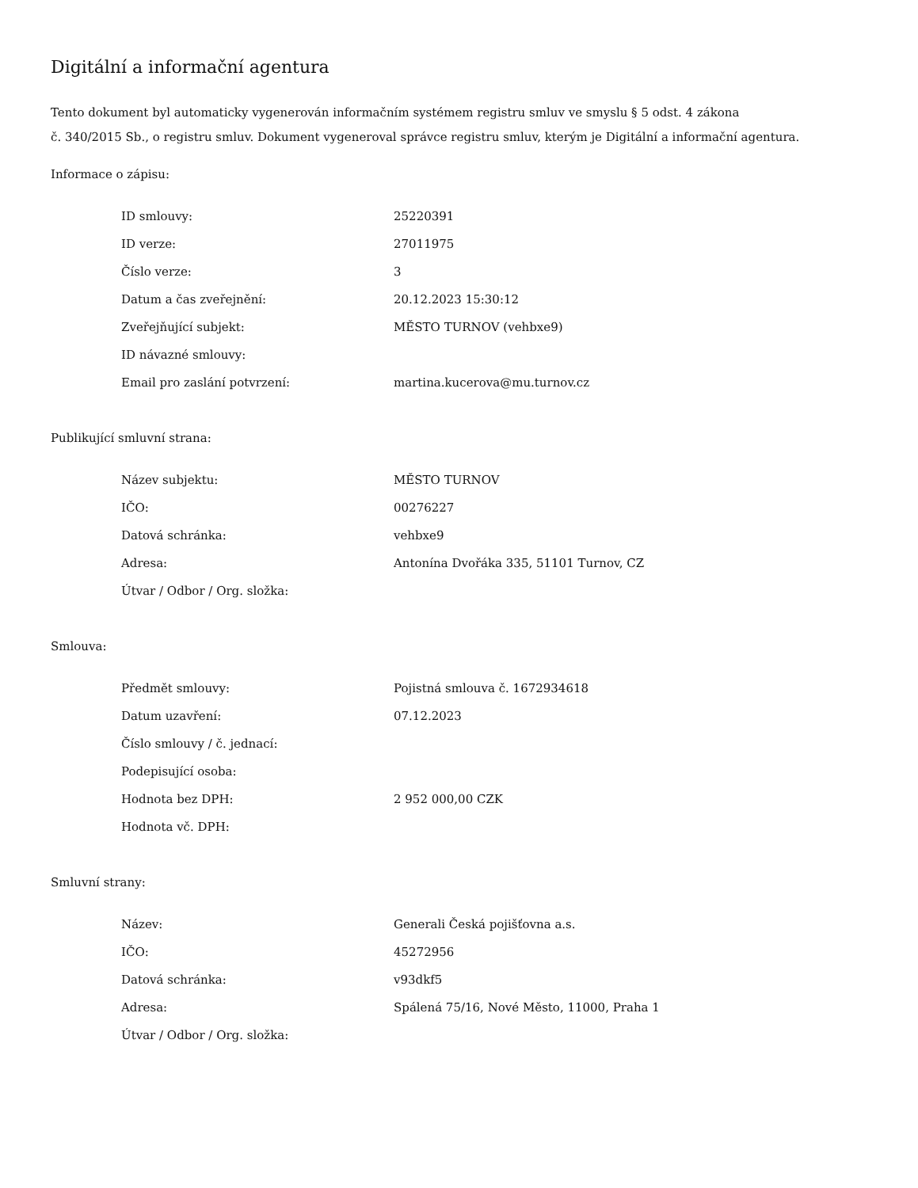Digitální a informační agentura
Tento dokument byl automaticky vygenerován informačním systémem registru smluv ve smyslu § 5 odst. 4 zákona
č. 340/2015 Sb., o registru smluv. Dokument vygeneroval správce registru smluv, kterým je Digitální a informační agentura.
Informace o zápisu:
| ID smlouvy: | 25220391 |
| ID verze: | 27011975 |
| Číslo verze: | 3 |
| Datum a čas zveřejnění: | 20.12.2023 15:30:12 |
| Zveřejňující subjekt: | MĚSTO TURNOV (vehbxe9) |
| ID návazné smlouvy: | |
| Email pro zaslání potvrzení: | martina.kucerova@mu.turnov.cz |
Publikující smluvní strana:
| Název subjektu: | MĚSTO TURNOV |
| IČO: | 00276227 |
| Datová schránka: | vehbxe9 |
| Adresa: | Antonína Dvořáka 335, 51101 Turnov, CZ |
| Útvar / Odbor / Org. složka: | |
Smlouva:
| Předmět smlouvy: | Pojistná smlouva č. 1672934618 |
| Datum uzavření: | 07.12.2023 |
| Číslo smlouvy / č. jednací: | |
| Podepisující osoba: | |
| Hodnota bez DPH: | 2 952 000,00 CZK |
| Hodnota vč. DPH: | |
Smluvní strany:
| Název: | Generali Česká pojišťovna a.s. |
| IČO: | 45272956 |
| Datová schránka: | v93dkf5 |
| Adresa: | Spálená 75/16, Nové Město, 11000, Praha 1 |
| Útvar / Odbor / Org. složka: | |